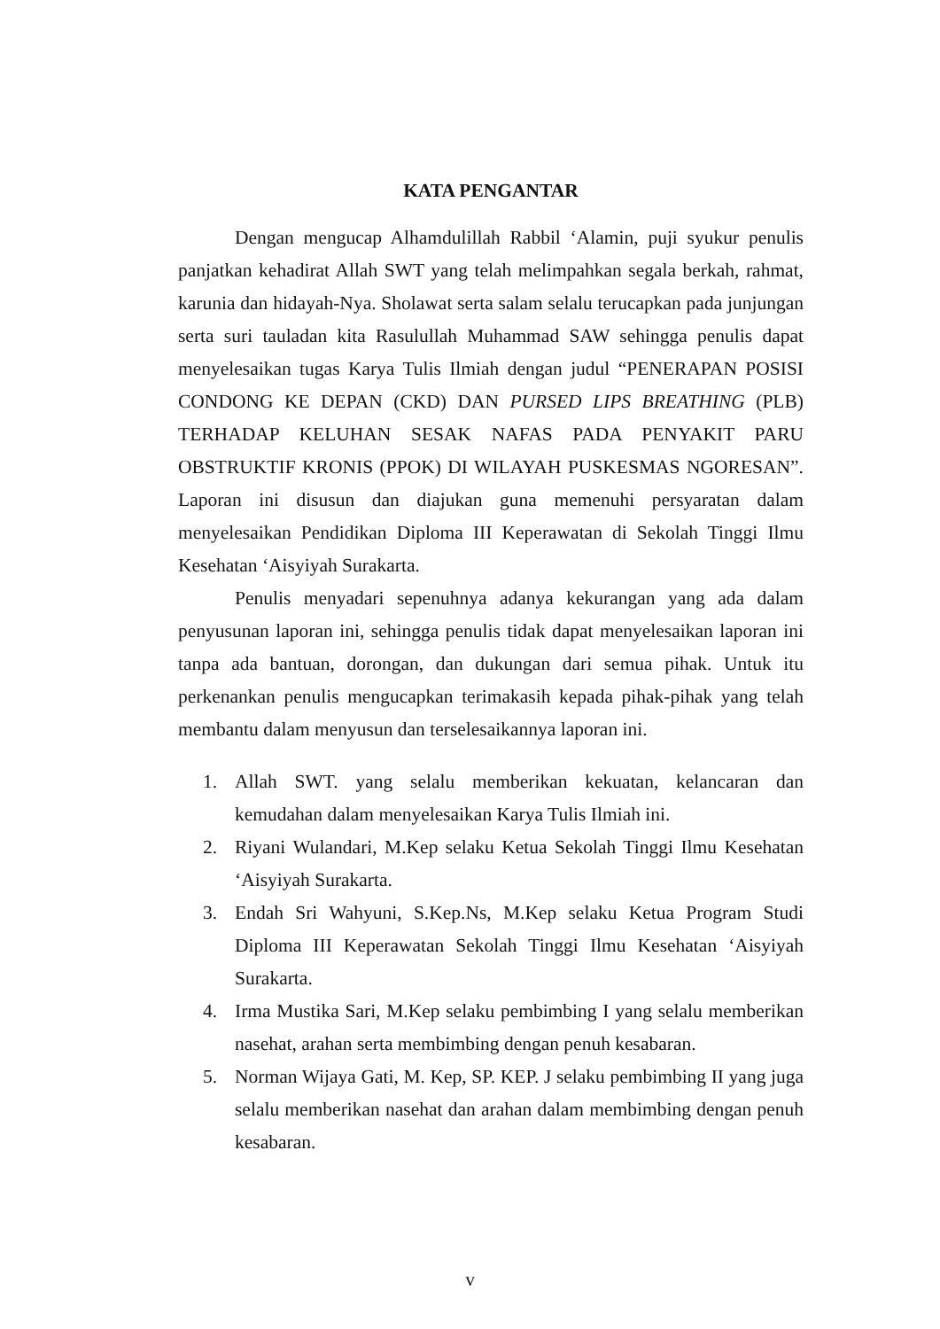KATA PENGANTAR
Dengan mengucap Alhamdulillah Rabbil ‘Alamin, puji syukur penulis panjatkan kehadirat Allah SWT yang telah melimpahkan segala berkah, rahmat, karunia dan hidayah-Nya. Sholawat serta salam selalu terucapkan pada junjungan serta suri tauladan kita Rasulullah Muhammad SAW sehingga penulis dapat menyelesaikan tugas Karya Tulis Ilmiah dengan judul “PENERAPAN POSISI CONDONG KE DEPAN (CKD) DAN PURSED LIPS BREATHING (PLB) TERHADAP KELUHAN SESAK NAFAS PADA PENYAKIT PARU OBSTRUKTIF KRONIS (PPOK) DI WILAYAH PUSKESMAS NGORESAN”. Laporan ini disusun dan diajukan guna memenuhi persyaratan dalam menyelesaikan Pendidikan Diploma III Keperawatan di Sekolah Tinggi Ilmu Kesehatan ‘Aisyiyah Surakarta.
Penulis menyadari sepenuhnya adanya kekurangan yang ada dalam penyusunan laporan ini, sehingga penulis tidak dapat menyelesaikan laporan ini tanpa ada bantuan, dorongan, dan dukungan dari semua pihak. Untuk itu perkenankan penulis mengucapkan terimakasih kepada pihak-pihak yang telah membantu dalam menyusun dan terselesaikannya laporan ini.
1. Allah SWT. yang selalu memberikan kekuatan, kelancaran dan kemudahan dalam menyelesaikan Karya Tulis Ilmiah ini.
2. Riyani Wulandari, M.Kep selaku Ketua Sekolah Tinggi Ilmu Kesehatan ‘Aisyiyah Surakarta.
3. Endah Sri Wahyuni, S.Kep.Ns, M.Kep selaku Ketua Program Studi Diploma III Keperawatan Sekolah Tinggi Ilmu Kesehatan ‘Aisyiyah Surakarta.
4. Irma Mustika Sari, M.Kep selaku pembimbing I yang selalu memberikan nasehat, arahan serta membimbing dengan penuh kesabaran.
5. Norman Wijaya Gati, M. Kep, SP. KEP. J selaku pembimbing II yang juga selalu memberikan nasehat dan arahan dalam membimbing dengan penuh kesabaran.
v